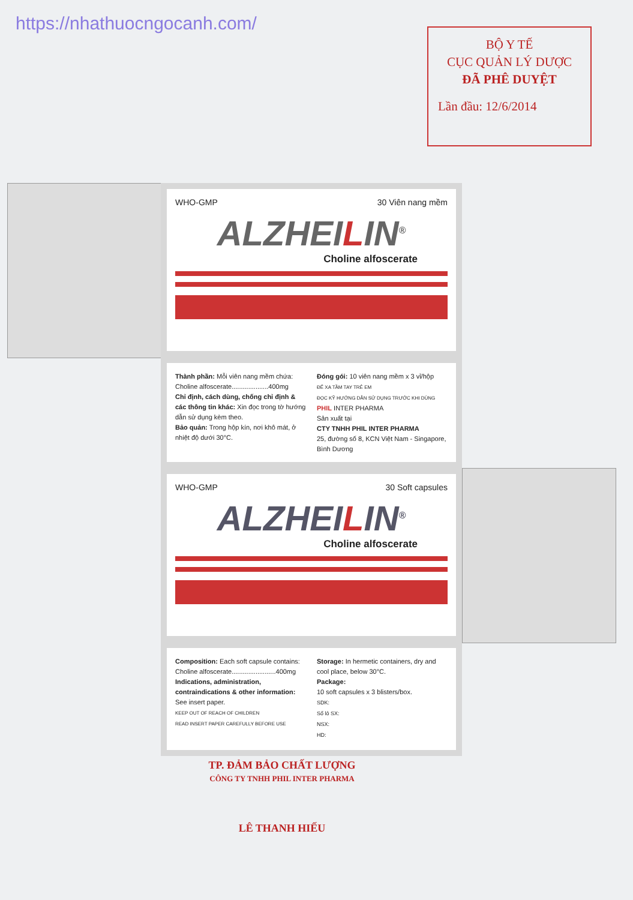https://nhathuocngocanh.com/
BỘ Y TẾ
CỤC QUẢN LÝ DƯỢC
ĐÃ PHÊ DUYỆT
Lần đầu: 12/6/2014
WHO-GMP 30 Viên nang mềm
ALZHEILIN<sup>®</sup>
Choline alfoscerate
Thành phần: Mỗi viên nang mềm chứa:
Choline alfoscerate....................400mg
Chỉ định, cách dùng, chống chỉ định & các thông tin khác: Xin đọc trong tờ hướng dẫn sử dụng kèm theo.
Bảo quản: Trong hộp kín, nơi khô mát, ở nhiệt độ dưới 30°C.
Đóng gói: 10 viên nang mềm x 3 vỉ/hộp
ĐỂ XA TẦM TAY TRẺ EM
ĐỌC KỸ HƯỚNG DẪN SỬ DỤNG TRƯỚC KHI DÙNG
PHIL INTER PHARMA
Sản xuất tại
CTY TNHH PHIL INTER PHARMA
25, đường số 8, KCN Việt Nam - Singapore, Bình Dương
WHO-GMP 30 Soft capsules
ALZHEILIN<sup>®</sup>
Choline alfoscerate
Composition: Each soft capsule contains:
Choline alfoscerate........................400mg
Indications, administration, contraindications & other information:
See insert paper.
KEEP OUT OF REACH OF CHILDREN
READ INSERT PAPER CAREFULLY BEFORE USE
Storage: In hermetic containers, dry and cool place, below 30°C.
Package:
10 soft capsules x 3 blisters/box.
SDK:
Số lô SX:
NSX:
HD:
TP. ĐẢM BẢO CHẤT LƯỢNG
CÔNG TY TNHH PHIL INTER PHARMA
LÊ THANH HIẾU